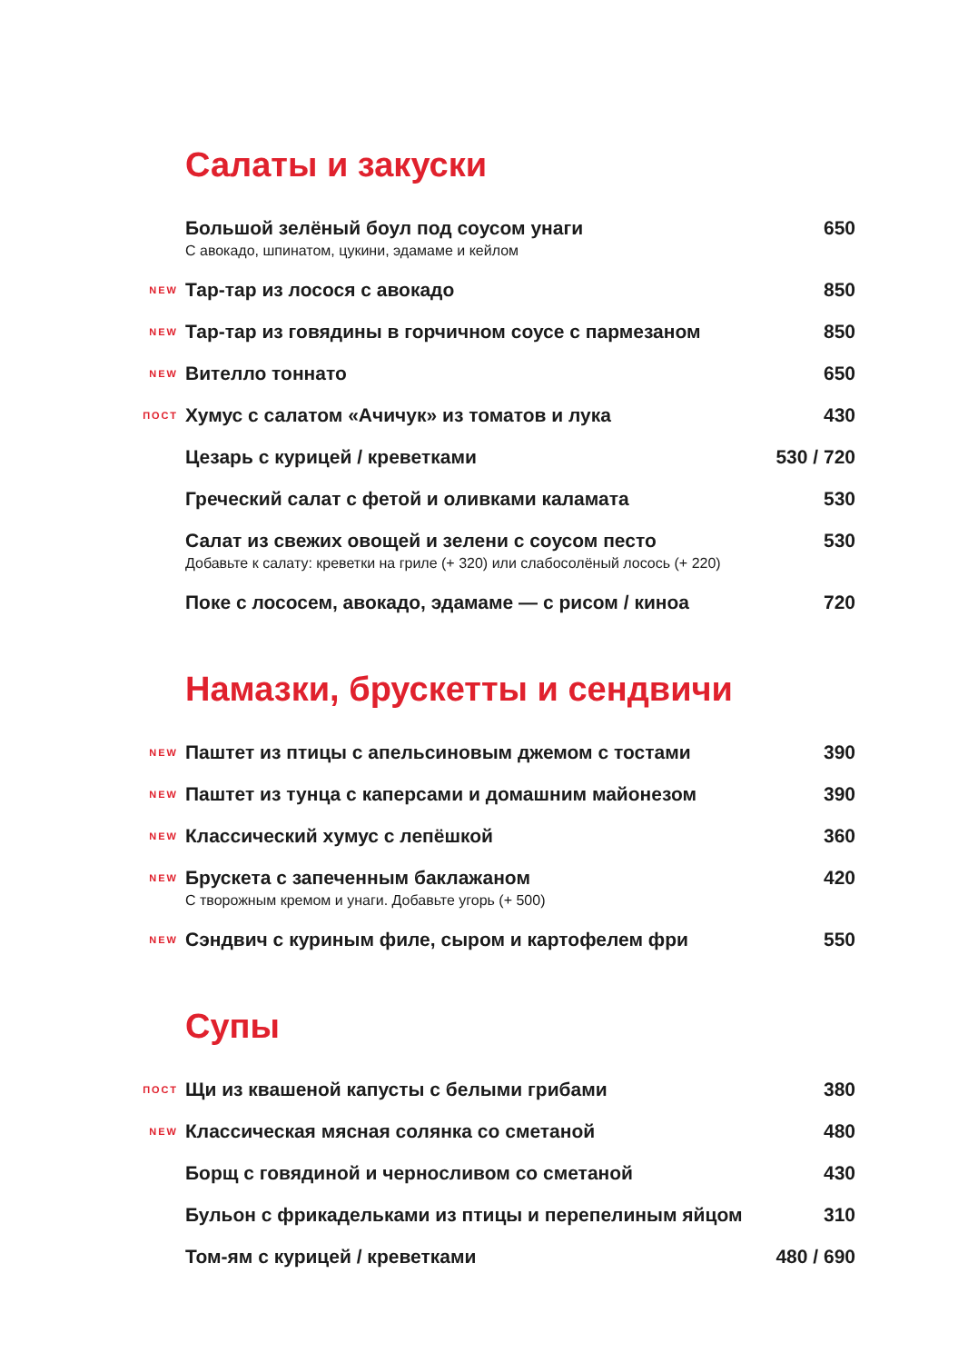Салаты и закуски
Большой зелёный боул под соусом унаги
С авокадо, шпинатом, цукини, эдамаме и кейлом
650
NEW
Тар-тар из лосося с авокадо 850
NEW
Тар-тар из говядины в горчичном соусе с пармезаном
850
NEW
Вителло тоннато 650
ПОСТ
Хумус с салатом «Ачичук» из томатов и лука
430
Цезарь с курицей / креветками 530 / 720
Греческий салат с фетой и оливками каламата
530
Салат из свежих овощей и зелени с соусом песто
Добавьте к салату: креветки на гриле (+ 320) или слабосолёный лосось (+ 220)
530
Поке с лососем, авокадо, эдамаме — с рисом / киноа
720
Намазки, брускетты и сендвичи
NEW
Паштет из птицы с апельсиновым джемом с тостами
390
NEW
Паштет из тунца с каперсами и домашним майонезом
390
NEW
Классический хумус с лепёшкой 360
NEW
Брускета с запеченным баклажаном
С творожным кремом и унаги. Добавьте угорь (+ 500)
420
NEW
Сэндвич с куриным филе, сыром и картофелем фри
550
Супы
ПОСТ
Щи из квашеной капусты с белыми грибами
380
NEW
Классическая мясная солянка со сметаной
480
Борщ с говядиной и черносливом со сметаной
430
Бульон с фрикадельками из птицы и перепелиным яйцом
310
Том-ям с курицей / креветками 480 / 690